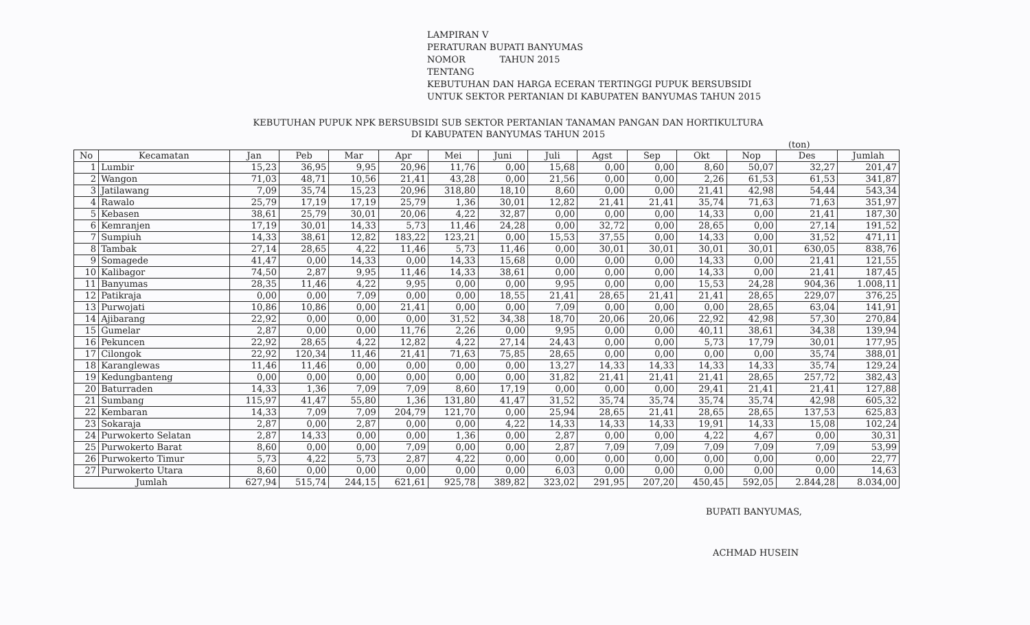LAMPIRAN V
PERATURAN BUPATI BANYUMAS
NOMOR TAHUN 2015
TENTANG
KEBUTUHAN DAN HARGA ECERAN TERTINGGI PUPUK BERSUBSIDI
UNTUK SEKTOR PERTANIAN DI KABUPATEN BANYUMAS TAHUN 2015
KEBUTUHAN PUPUK NPK BERSUBSIDI SUB SEKTOR PERTANIAN TANAMAN PANGAN DAN HORTIKULTURA
DI KABUPATEN BANYUMAS TAHUN 2015
(ton)
| No | Kecamatan | Jan | Peb | Mar | Apr | Mei | Juni | Juli | Agst | Sep | Okt | Nop | Des | Jumlah |
| --- | --- | --- | --- | --- | --- | --- | --- | --- | --- | --- | --- | --- | --- | --- |
| 1 | Lumbir | 15,23 | 36,95 | 9,95 | 20,96 | 11,76 | 0,00 | 15,68 | 0,00 | 0,00 | 8,60 | 50,07 | 32,27 | 201,47 |
| 2 | Wangon | 71,03 | 48,71 | 10,56 | 21,41 | 43,28 | 0,00 | 21,56 | 0,00 | 0,00 | 2,26 | 61,53 | 61,53 | 341,87 |
| 3 | Jatilawang | 7,09 | 35,74 | 15,23 | 20,96 | 318,80 | 18,10 | 8,60 | 0,00 | 0,00 | 21,41 | 42,98 | 54,44 | 543,34 |
| 4 | Rawalo | 25,79 | 17,19 | 17,19 | 25,79 | 1,36 | 30,01 | 12,82 | 21,41 | 21,41 | 35,74 | 71,63 | 71,63 | 351,97 |
| 5 | Kebasen | 38,61 | 25,79 | 30,01 | 20,06 | 4,22 | 32,87 | 0,00 | 0,00 | 0,00 | 14,33 | 0,00 | 21,41 | 187,30 |
| 6 | Kemranjen | 17,19 | 30,01 | 14,33 | 5,73 | 11,46 | 24,28 | 0,00 | 32,72 | 0,00 | 28,65 | 0,00 | 27,14 | 191,52 |
| 7 | Sumpiuh | 14,33 | 38,61 | 12,82 | 183,22 | 123,21 | 0,00 | 15,53 | 37,55 | 0,00 | 14,33 | 0,00 | 31,52 | 471,11 |
| 8 | Tambak | 27,14 | 28,65 | 4,22 | 11,46 | 5,73 | 11,46 | 0,00 | 30,01 | 30,01 | 30,01 | 30,01 | 630,05 | 838,76 |
| 9 | Somagede | 41,47 | 0,00 | 14,33 | 0,00 | 14,33 | 15,68 | 0,00 | 0,00 | 0,00 | 14,33 | 0,00 | 21,41 | 121,55 |
| 10 | Kalibagor | 74,50 | 2,87 | 9,95 | 11,46 | 14,33 | 38,61 | 0,00 | 0,00 | 0,00 | 14,33 | 0,00 | 21,41 | 187,45 |
| 11 | Banyumas | 28,35 | 11,46 | 4,22 | 9,95 | 0,00 | 0,00 | 9,95 | 0,00 | 0,00 | 15,53 | 24,28 | 904,36 | 1.008,11 |
| 12 | Patikraja | 0,00 | 0,00 | 7,09 | 0,00 | 0,00 | 18,55 | 21,41 | 28,65 | 21,41 | 21,41 | 28,65 | 229,07 | 376,25 |
| 13 | Purwojati | 10,86 | 10,86 | 0,00 | 21,41 | 0,00 | 0,00 | 7,09 | 0,00 | 0,00 | 0,00 | 28,65 | 63,04 | 141,91 |
| 14 | Ajibarang | 22,92 | 0,00 | 0,00 | 0,00 | 31,52 | 34,38 | 18,70 | 20,06 | 20,06 | 22,92 | 42,98 | 57,30 | 270,84 |
| 15 | Gumelar | 2,87 | 0,00 | 0,00 | 11,76 | 2,26 | 0,00 | 9,95 | 0,00 | 0,00 | 40,11 | 38,61 | 34,38 | 139,94 |
| 16 | Pekuncen | 22,92 | 28,65 | 4,22 | 12,82 | 4,22 | 27,14 | 24,43 | 0,00 | 0,00 | 5,73 | 17,79 | 30,01 | 177,95 |
| 17 | Cilongok | 22,92 | 120,34 | 11,46 | 21,41 | 71,63 | 75,85 | 28,65 | 0,00 | 0,00 | 0,00 | 0,00 | 35,74 | 388,01 |
| 18 | Karanglewas | 11,46 | 11,46 | 0,00 | 0,00 | 0,00 | 0,00 | 13,27 | 14,33 | 14,33 | 14,33 | 14,33 | 35,74 | 129,24 |
| 19 | Kedungbanteng | 0,00 | 0,00 | 0,00 | 0,00 | 0,00 | 0,00 | 31,82 | 21,41 | 21,41 | 21,41 | 28,65 | 257,72 | 382,43 |
| 20 | Baturraden | 14,33 | 1,36 | 7,09 | 7,09 | 8,60 | 17,19 | 0,00 | 0,00 | 0,00 | 29,41 | 21,41 | 21,41 | 127,88 |
| 21 | Sumbang | 115,97 | 41,47 | 55,80 | 1,36 | 131,80 | 41,47 | 31,52 | 35,74 | 35,74 | 35,74 | 35,74 | 42,98 | 605,32 |
| 22 | Kembaran | 14,33 | 7,09 | 7,09 | 204,79 | 121,70 | 0,00 | 25,94 | 28,65 | 21,41 | 28,65 | 28,65 | 137,53 | 625,83 |
| 23 | Sokaraja | 2,87 | 0,00 | 2,87 | 0,00 | 0,00 | 4,22 | 14,33 | 14,33 | 14,33 | 19,91 | 14,33 | 15,08 | 102,24 |
| 24 | Purwokerto Selatan | 2,87 | 14,33 | 0,00 | 0,00 | 1,36 | 0,00 | 2,87 | 0,00 | 0,00 | 4,22 | 4,67 | 0,00 | 30,31 |
| 25 | Purwokerto Barat | 8,60 | 0,00 | 0,00 | 7,09 | 0,00 | 0,00 | 2,87 | 7,09 | 7,09 | 7,09 | 7,09 | 7,09 | 53,99 |
| 26 | Purwokerto Timur | 5,73 | 4,22 | 5,73 | 2,87 | 4,22 | 0,00 | 0,00 | 0,00 | 0,00 | 0,00 | 0,00 | 0,00 | 22,77 |
| 27 | Purwokerto Utara | 8,60 | 0,00 | 0,00 | 0,00 | 0,00 | 0,00 | 6,03 | 0,00 | 0,00 | 0,00 | 0,00 | 0,00 | 14,63 |
| Jumlah | | 627,94 | 515,74 | 244,15 | 621,61 | 925,78 | 389,82 | 323,02 | 291,95 | 207,20 | 450,45 | 592,05 | 2.844,28 | 8.034,00 |
BUPATI BANYUMAS,
ACHMAD HUSEIN